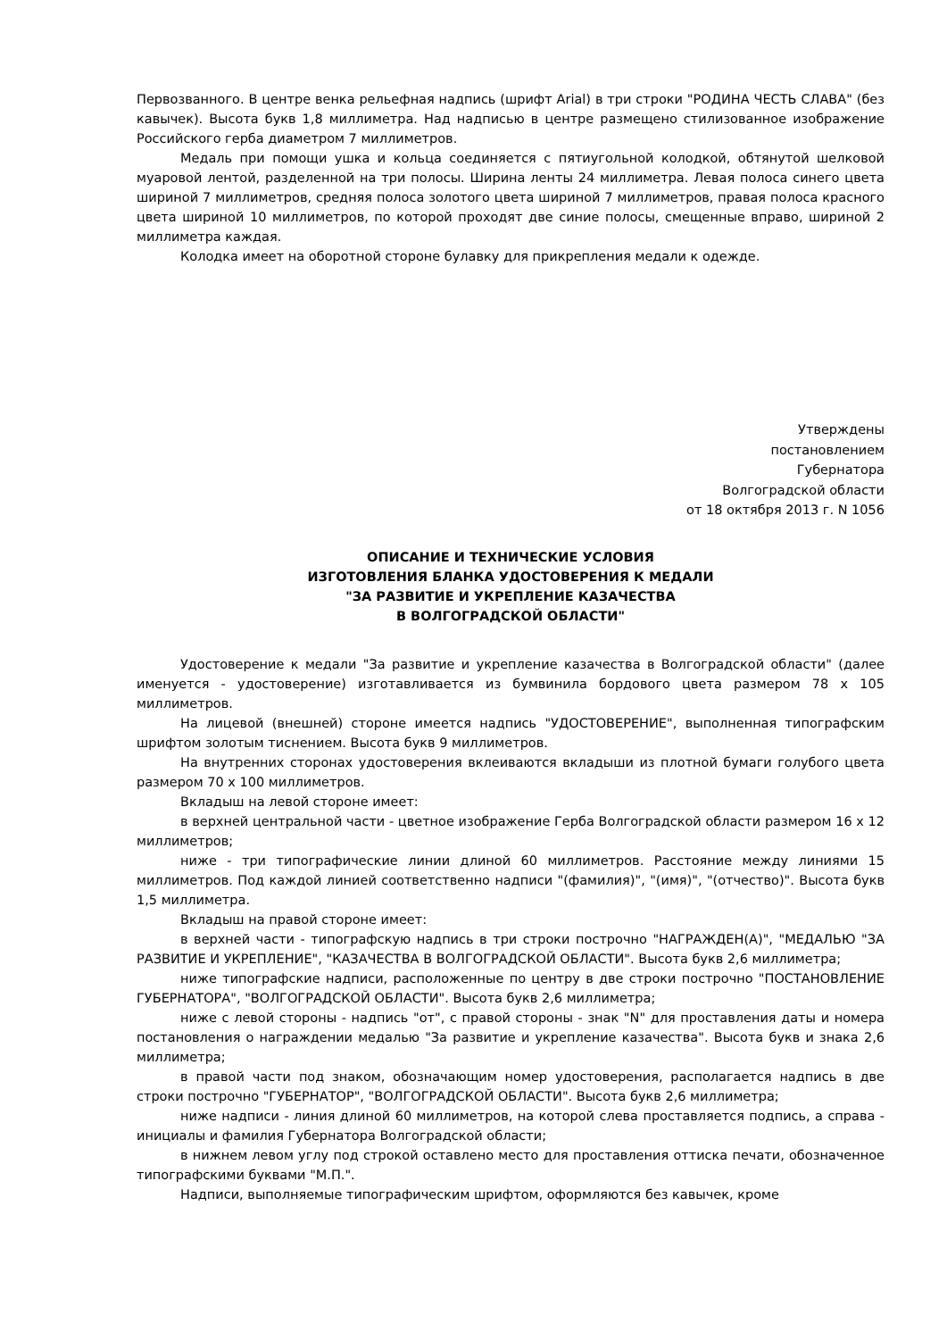Первозванного. В центре венка рельефная надпись (шрифт Arial) в три строки "РОДИНА ЧЕСТЬ СЛАВА" (без кавычек). Высота букв 1,8 миллиметра. Над надписью в центре размещено стилизованное изображение Российского герба диаметром 7 миллиметров.
Медаль при помощи ушка и кольца соединяется с пятиугольной колодкой, обтянутой шелковой муаровой лентой, разделенной на три полосы. Ширина ленты 24 миллиметра. Левая полоса синего цвета шириной 7 миллиметров, средняя полоса золотого цвета шириной 7 миллиметров, правая полоса красного цвета шириной 10 миллиметров, по которой проходят две синие полосы, смещенные вправо, шириной 2 миллиметра каждая.
Колодка имеет на оборотной стороне булавку для прикрепления медали к одежде.
Утверждены
постановлением
Губернатора
Волгоградской области
от 18 октября 2013 г. N 1056
ОПИСАНИЕ И ТЕХНИЧЕСКИЕ УСЛОВИЯ
ИЗГОТОВЛЕНИЯ БЛАНКА УДОСТОВЕРЕНИЯ К МЕДАЛИ
"ЗА РАЗВИТИЕ И УКРЕПЛЕНИЕ КАЗАЧЕСТВА
В ВОЛГОГРАДСКОЙ ОБЛАСТИ"
Удостоверение к медали "За развитие и укрепление казачества в Волгоградской области" (далее именуется - удостоверение) изготавливается из бумвинила бордового цвета размером 78 x 105 миллиметров.
На лицевой (внешней) стороне имеется надпись "УДОСТОВЕРЕНИЕ", выполненная типографским шрифтом золотым тиснением. Высота букв 9 миллиметров.
На внутренних сторонах удостоверения вклеиваются вкладыши из плотной бумаги голубого цвета размером 70 x 100 миллиметров.
Вкладыш на левой стороне имеет:
в верхней центральной части - цветное изображение Герба Волгоградской области размером 16 x 12 миллиметров;
ниже - три типографические линии длиной 60 миллиметров. Расстояние между линиями 15 миллиметров. Под каждой линией соответственно надписи "(фамилия)", "(имя)", "(отчество)". Высота букв 1,5 миллиметра.
Вкладыш на правой стороне имеет:
в верхней части - типографскую надпись в три строки построчно "НАГРАЖДЕН(А)", "МЕДАЛЬЮ "ЗА РАЗВИТИЕ И УКРЕПЛЕНИЕ", "КАЗАЧЕСТВА В ВОЛГОГРАДСКОЙ ОБЛАСТИ". Высота букв 2,6 миллиметра;
ниже типографские надписи, расположенные по центру в две строки построчно "ПОСТАНОВЛЕНИЕ ГУБЕРНАТОРА", "ВОЛГОГРАДСКОЙ ОБЛАСТИ". Высота букв 2,6 миллиметра;
ниже с левой стороны - надпись "от", с правой стороны - знак "N" для проставления даты и номера постановления о награждении медалью "За развитие и укрепление казачества". Высота букв и знака 2,6 миллиметра;
в правой части под знаком, обозначающим номер удостоверения, располагается надпись в две строки построчно "ГУБЕРНАТОР", "ВОЛГОГРАДСКОЙ ОБЛАСТИ". Высота букв 2,6 миллиметра;
ниже надписи - линия длиной 60 миллиметров, на которой слева проставляется подпись, а справа - инициалы и фамилия Губернатора Волгоградской области;
в нижнем левом углу под строкой оставлено место для проставления оттиска печати, обозначенное типографскими буквами "М.П.".
Надписи, выполняемые типографическим шрифтом, оформляются без кавычек, кроме